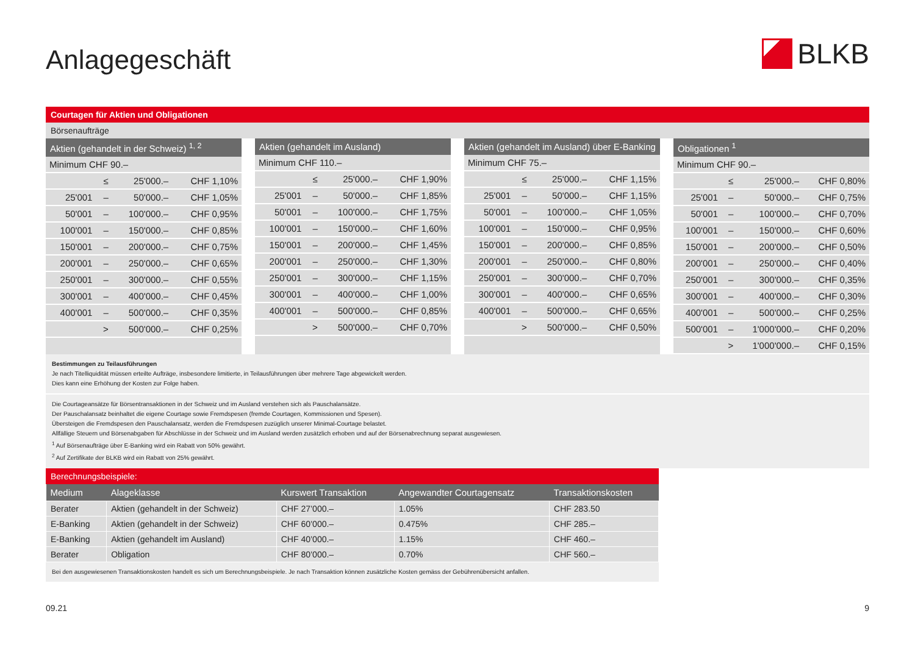Anlagegeschäft
BLKB
Courtagen für Aktien und Obligationen
Börsenaufträge
| Aktien (gehandelt in der Schweiz) <sup>1, 2</sup> | | | |
| --- | --- | --- | --- |
| Minimum CHF 90.– | | | |
| | ≤ | 25'000.– | CHF 1,10% |
| 25'001 | – | 50'000.– | CHF 1,05% |
| 50'001 | – | 100'000.– | CHF 0,95% |
| 100'001 | – | 150'000.– | CHF 0,85% |
| 150'001 | – | 200'000.– | CHF 0,75% |
| 200'001 | – | 250'000.– | CHF 0,65% |
| 250'001 | – | 300'000.– | CHF 0,55% |
| 300'001 | – | 400'000.– | CHF 0,45% |
| 400'001 | – | 500'000.– | CHF 0,35% |
| | > | 500'000.– | CHF 0,25% |
| Aktien (gehandelt im Ausland) | | | |
| --- | --- | --- | --- |
| Minimum CHF 110.– | | | |
| | ≤ | 25'000.– | CHF 1,90% |
| 25'001 | – | 50'000.– | CHF 1,85% |
| 50'001 | – | 100'000.– | CHF 1,75% |
| 100'001 | – | 150'000.– | CHF 1,60% |
| 150'001 | – | 200'000.– | CHF 1,45% |
| 200'001 | – | 250'000.– | CHF 1,30% |
| 250'001 | – | 300'000.– | CHF 1,15% |
| 300'001 | – | 400'000.– | CHF 1,00% |
| 400'001 | – | 500'000.– | CHF 0,85% |
| | > | 500'000.– | CHF 0,70% |
| Aktien (gehandelt im Ausland) über E-Banking | | | |
| --- | --- | --- | --- |
| Minimum CHF 75.– | | | |
| | ≤ | 25'000.– | CHF 1,15% |
| 25'001 | – | 50'000.– | CHF 1,15% |
| 50'001 | – | 100'000.– | CHF 1,05% |
| 100'001 | – | 150'000.– | CHF 0,95% |
| 150'001 | – | 200'000.– | CHF 0,85% |
| 200'001 | – | 250'000.– | CHF 0,80% |
| 250'001 | – | 300'000.– | CHF 0,70% |
| 300'001 | – | 400'000.– | CHF 0,65% |
| 400'001 | – | 500'000.– | CHF 0,65% |
| | > | 500'000.– | CHF 0,50% |
| Obligationen <sup>1</sup> | | | |
| --- | --- | --- | --- |
| Minimum CHF 90.– | | | |
| | ≤ | 25'000.– | CHF 0,80% |
| 25'001 | – | 50'000.– | CHF 0,75% |
| 50'001 | – | 100'000.– | CHF 0,70% |
| 100'001 | – | 150'000.– | CHF 0,60% |
| 150'001 | – | 200'000.– | CHF 0,50% |
| 200'001 | – | 250'000.– | CHF 0,40% |
| 250'001 | – | 300'000.– | CHF 0,35% |
| 300'001 | – | 400'000.– | CHF 0,30% |
| 400'001 | – | 500'000.– | CHF 0,25% |
| 500'001 | – | 1'000'000.– | CHF 0,20% |
| | > | 1'000'000.– | CHF 0,15% |
Bestimmungen zu Teilausführungen
Je nach Titelliquidität müssen erteilte Aufträge, insbesondere limitierte, in Teilausführungen über mehrere Tage abgewickelt werden.
Dies kann eine Erhöhung der Kosten zur Folge haben.
Die Courtageansätze für Börsentransaktionen in der Schweiz und im Ausland verstehen sich als Pauschalansätze.
Der Pauschalansatz beinhaltet die eigene Courtage sowie Fremdspesen (fremde Courtagen, Kommissionen und Spesen).
Übersteigen die Fremdspesen den Pauschalansatz, werden die Fremdspesen zuzüglich unserer Minimal-Courtage belastet.
Allfällige Steuern und Börsenabgaben für Abschlüsse in der Schweiz und im Ausland werden zusätzlich erhoben und auf der Börsenabrechnung separat ausgewiesen.
<sup>1</sup> Auf Börsenaufträge über E-Banking wird ein Rabatt von 50% gewährt.
<sup>2</sup> Auf Zertifikate der BLKB wird ein Rabatt von 25% gewährt.
Berechnungsbeispiele:
| Medium | Alageklasse | Kurswert Transaktion | Angewandter Courtagensatz | Transaktionskosten |
| --- | --- | --- | --- | --- |
| Berater | Aktien (gehandelt in der Schweiz) | CHF 27’000.– | 1.05% | CHF 283.50 |
| E-Banking | Aktien (gehandelt in der Schweiz) | CHF 60’000.– | 0.475% | CHF 285.– |
| E-Banking | Aktien (gehandelt im Ausland) | CHF 40’000.– | 1.15% | CHF 460.– |
| Berater | Obligation | CHF 80’000.– | 0.70% | CHF 560.– |
Bei den ausgewiesenen Transaktionskosten handelt es sich um Berechnungsbeispiele. Je nach Transaktion können zusätzliche Kosten gemäss der Gebührenübersicht anfallen.
09.21 9